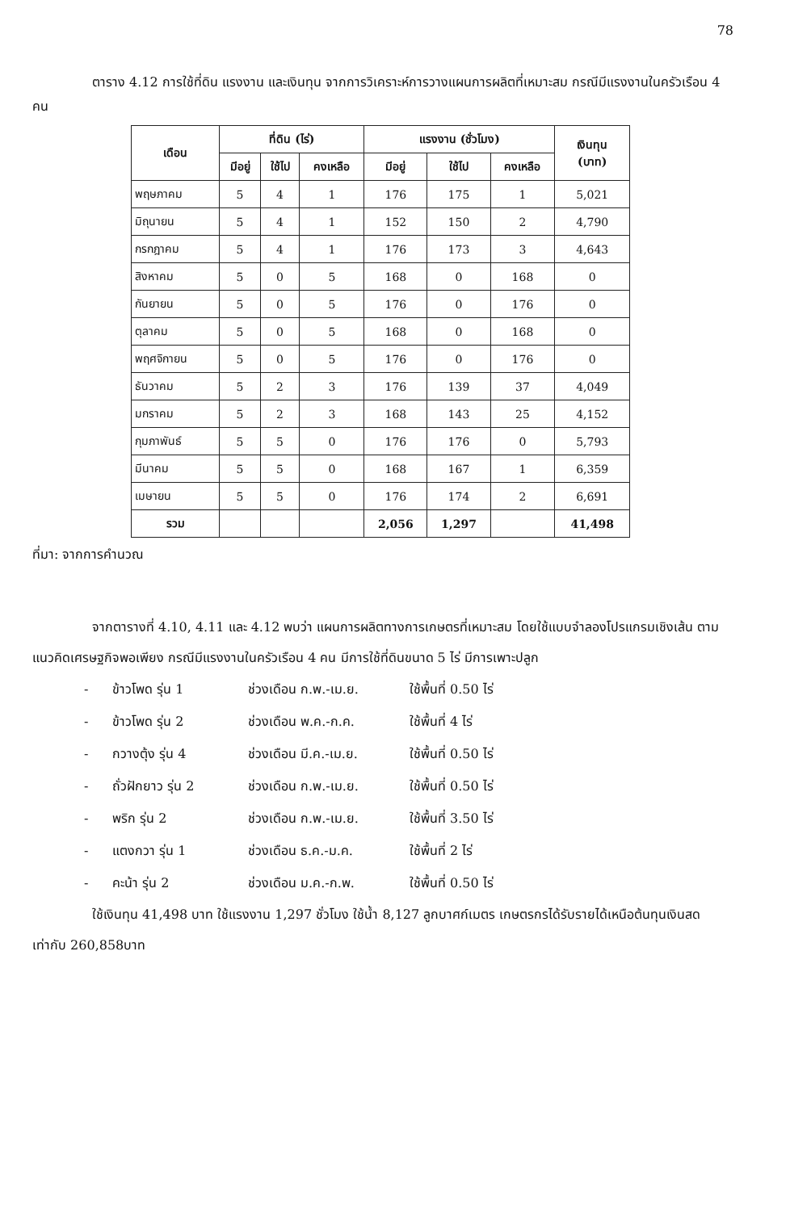78
ตาราง 4.12 การใช้ที่ดิน แรงงาน และเงินทุน จากการวิเคราะห์การวางแผนการผลิตที่เหมาะสม กรณีมีแรงงานในครัวเรือน 4 คน
| เดือน | ที่ดิน (ไร่) | | | แรงงาน (ชั่วโมง) | | | เงินทุน (บาท) |
| --- | --- | --- | --- | --- | --- | --- | --- |
| | มีอยู่ | ใช้ไป | คงเหลือ | มีอยู่ | ใช้ไป | คงเหลือ | |
| พฤษภาคม | 5 | 4 | 1 | 176 | 175 | 1 | 5,021 |
| มิถุนายน | 5 | 4 | 1 | 152 | 150 | 2 | 4,790 |
| กรกฎาคม | 5 | 4 | 1 | 176 | 173 | 3 | 4,643 |
| สิงหาคม | 5 | 0 | 5 | 168 | 0 | 168 | 0 |
| กันยายน | 5 | 0 | 5 | 176 | 0 | 176 | 0 |
| ตุลาคม | 5 | 0 | 5 | 168 | 0 | 168 | 0 |
| พฤศจิกายน | 5 | 0 | 5 | 176 | 0 | 176 | 0 |
| ธันวาคม | 5 | 2 | 3 | 176 | 139 | 37 | 4,049 |
| มกราคม | 5 | 2 | 3 | 168 | 143 | 25 | 4,152 |
| กุมภาพันธ์ | 5 | 5 | 0 | 176 | 176 | 0 | 5,793 |
| มีนาคม | 5 | 5 | 0 | 168 | 167 | 1 | 6,359 |
| เมษายน | 5 | 5 | 0 | 176 | 174 | 2 | 6,691 |
| รวม | | | | 2,056 | 1,297 | | 41,498 |
ที่มา: จากการคำนวณ
จากตารางที่ 4.10, 4.11 และ 4.12 พบว่า แผนการผลิตทางการเกษตรที่เหมาะสม โดยใช้แบบจำลองโปรแกรมเชิงเส้น ตามแนวคิดเศรษฐกิจพอเพียง กรณีมีแรงงานในครัวเรือน 4 คน มีการใช้ที่ดินขนาด 5 ไร่ มีการเพาะปลูก
- ข้าวโพด รุ่น 1 ช่วงเดือน ก.พ.-เม.ย. ใช้พื้นที่ 0.50 ไร่
- ข้าวโพด รุ่น 2 ช่วงเดือน พ.ค.-ก.ค. ใช้พื้นที่ 4 ไร่
- กวางตุ้ง รุ่น 4 ช่วงเดือน มี.ค.-เม.ย. ใช้พื้นที่ 0.50 ไร่
- ถั่วฝักยาว รุ่น 2 ช่วงเดือน ก.พ.-เม.ย. ใช้พื้นที่ 0.50 ไร่
- พริก รุ่น 2 ช่วงเดือน ก.พ.-เม.ย. ใช้พื้นที่ 3.50 ไร่
- แตงกวา รุ่น 1 ช่วงเดือน ธ.ค.-ม.ค. ใช้พื้นที่ 2 ไร่
- คะน้า รุ่น 2 ช่วงเดือน ม.ค.-ก.พ. ใช้พื้นที่ 0.50 ไร่
ใช้เงินทุน 41,498 บาท ใช้แรงงาน 1,297 ชั่วโมง ใช้น้ำ 8,127 ลูกบาศก์เมตร เกษตรกรได้รับรายได้เหนือต้นทุนเงินสด เท่ากับ 260,858บาท